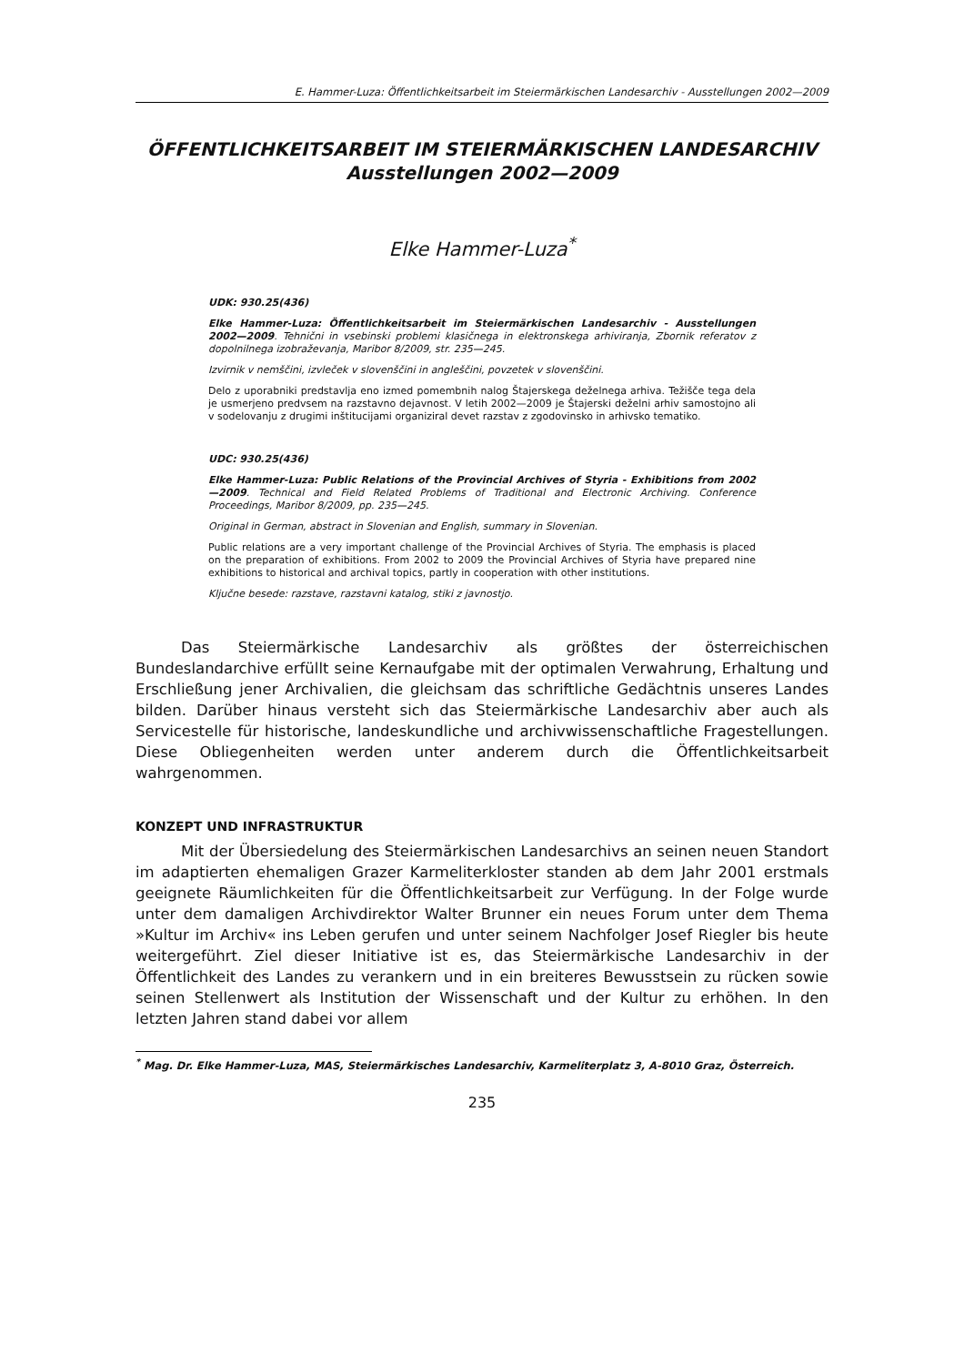E. Hammer-Luza: Öffentlichkeitsarbeit im Steiermärkischen Landesarchiv - Ausstellungen 2002—2009
ÖFFENTLICHKEITSARBEIT IM STEIERMÄRKISCHEN LANDESARCHIV
Ausstellungen 2002—2009
Elke Hammer-Luza<sup>*</sup>
UDK: 930.25(436)
Elke Hammer-Luza: Öffentlichkeitsarbeit im Steiermärkischen Landesarchiv - Ausstellungen 2002—2009. Tehnični in vsebinski problemi klasičnega in elektronskega arhiviranja, Zbornik referatov z dopolnilnega izobraževanja, Maribor 8/2009, str. 235—245.
Izvirnik v nemščini, izvleček v slovenščini in angleščini, povzetek v slovenščini.
Delo z uporabniki predstavlja eno izmed pomembnih nalog Štajerskega deželnega arhiva. Težišče tega dela je usmerjeno predvsem na razstavno dejavnost. V letih 2002—2009 je Štajerski deželni arhiv samostojno ali v sodelovanju z drugimi inštitucijami organiziral devet razstav z zgodovinsko in arhivsko tematiko.
UDC: 930.25(436)
Elke Hammer-Luza: Public Relations of the Provincial Archives of Styria - Exhibitions from 2002—2009. Technical and Field Related Problems of Traditional and Electronic Archiving. Conference Proceedings, Maribor 8/2009, pp. 235—245.
Original in German, abstract in Slovenian and English, summary in Slovenian.
Public relations are a very important challenge of the Provincial Archives of Styria. The emphasis is placed on the preparation of exhibitions. From 2002 to 2009 the Provincial Archives of Styria have prepared nine exhibitions to historical and archival topics, partly in cooperation with other institutions.
Ključne besede: razstave, razstavni katalog, stiki z javnostjo.
Das Steiermärkische Landesarchiv als größtes der österreichischen Bundeslandarchive erfüllt seine Kernaufgabe mit der optimalen Verwahrung, Erhaltung und Erschließung jener Archivalien, die gleichsam das schriftliche Gedächtnis unseres Landes bilden. Darüber hinaus versteht sich das Steiermärkische Landesarchiv aber auch als Servicestelle für historische, landeskundliche und archivwissenschaftliche Fragestellungen. Diese Obliegenheiten werden unter anderem durch die Öffentlichkeitsarbeit wahrgenommen.
KONZEPT UND INFRASTRUKTUR
Mit der Übersiedelung des Steiermärkischen Landesarchivs an seinen neuen Standort im adaptierten ehemaligen Grazer Karmeliterkloster standen ab dem Jahr 2001 erstmals geeignete Räumlichkeiten für die Öffentlichkeitsarbeit zur Verfügung. In der Folge wurde unter dem damaligen Archivdirektor Walter Brunner ein neues Forum unter dem Thema »Kultur im Archiv« ins Leben gerufen und unter seinem Nachfolger Josef Riegler bis heute weitergeführt. Ziel dieser Initiative ist es, das Steiermärkische Landesarchiv in der Öffentlichkeit des Landes zu verankern und in ein breiteres Bewusstsein zu rücken sowie seinen Stellenwert als Institution der Wissenschaft und der Kultur zu erhöhen. In den letzten Jahren stand dabei vor allem
<sup>*</sup> Mag. Dr. Elke Hammer-Luza, MAS, Steiermärkisches Landesarchiv, Karmeliterplatz 3, A-8010 Graz, Österreich.
235